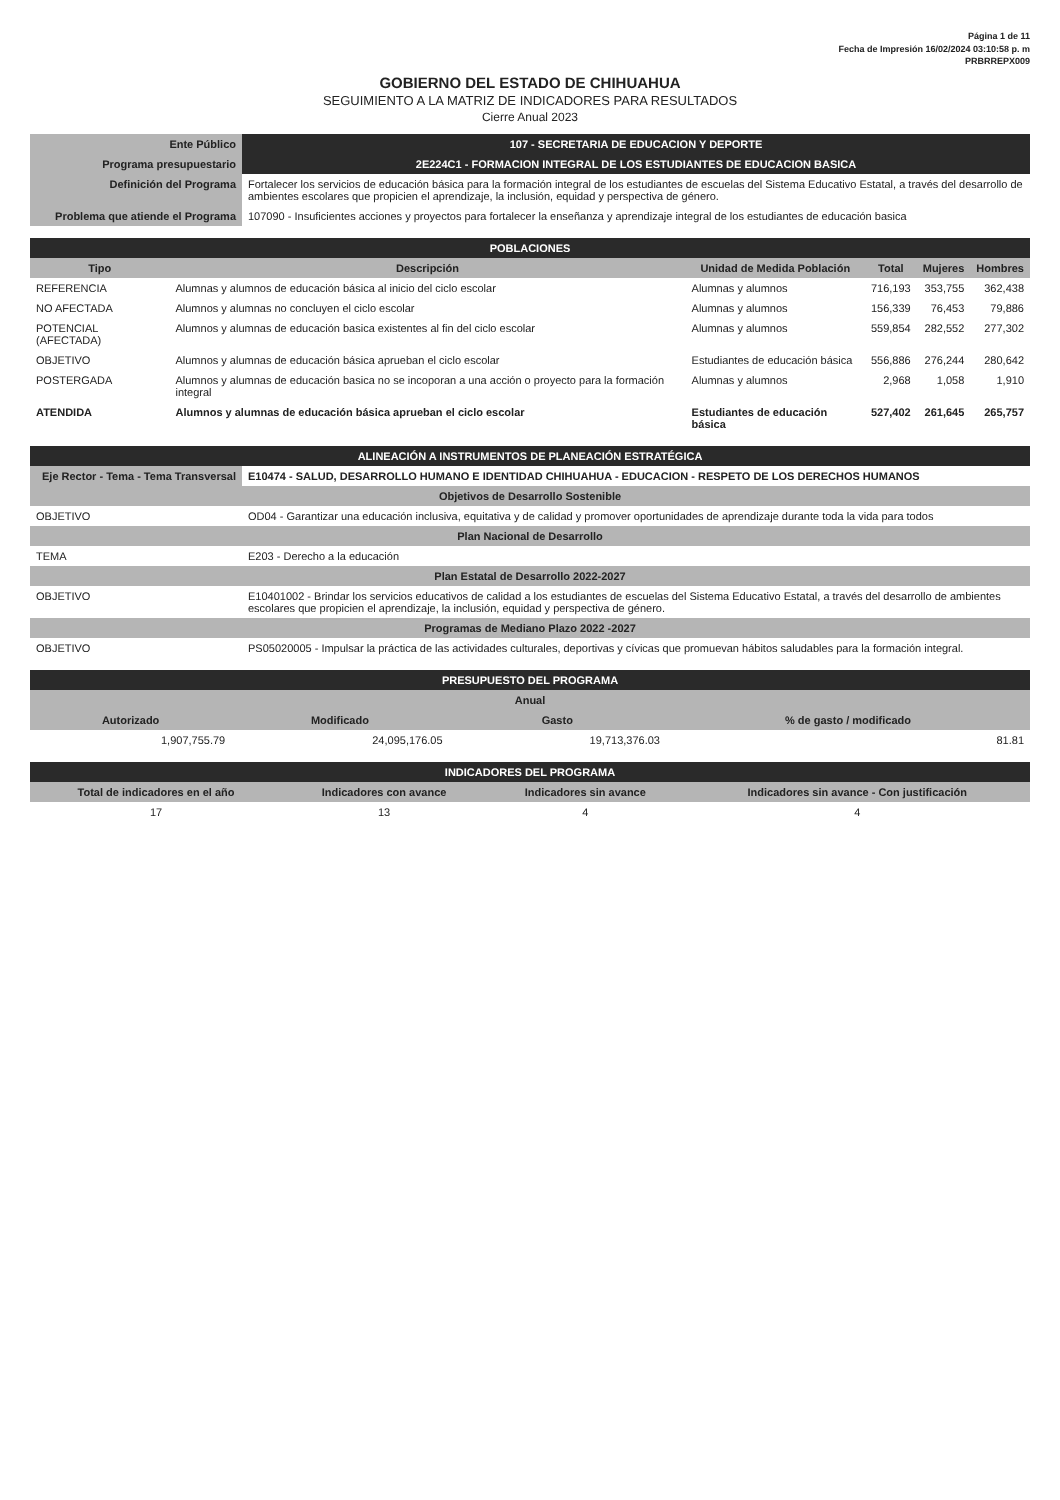Página 1 de 11
Fecha de Impresión 16/02/2024 03:10:58 p. m
PRBRREPX009
GOBIERNO DEL ESTADO DE CHIHUAHUA
SEGUIMIENTO A LA MATRIZ DE INDICADORES PARA RESULTADOS
Cierre Anual 2023
| Ente Público | 107 - SECRETARIA DE EDUCACION Y DEPORTE |
| Programa presupuestario | 2E224C1 - FORMACION INTEGRAL DE LOS ESTUDIANTES DE EDUCACION BASICA |
| Definición del Programa | Fortalecer los servicios de educación básica para la formación integral de los estudiantes de escuelas del Sistema Educativo Estatal, a través del desarrollo de ambientes escolares que propicien el aprendizaje, la inclusión, equidad y perspectiva de género. |
| Problema que atiende el Programa | 107090 - Insuficientes acciones y proyectos para fortalecer la enseñanza y aprendizaje integral de los estudiantes de educación basica |
| POBLACIONES | | | | | |
| Tipo | Descripción | Unidad de Medida Población | Total | Mujeres | Hombres |
| REFERENCIA | Alumnas y alumnos de educación básica al inicio del ciclo escolar | Alumnas y alumnos | 716,193 | 353,755 | 362,438 |
| NO AFECTADA | Alumnos y alumnas no concluyen el ciclo escolar | Alumnas y alumnos | 156,339 | 76,453 | 79,886 |
| POTENCIAL (AFECTADA) | Alumnos y alumnas de educación basica existentes al fin del ciclo escolar | Alumnas y alumnos | 559,854 | 282,552 | 277,302 |
| OBJETIVO | Alumnos y alumnas de educación básica aprueban el ciclo escolar | Estudiantes de educación básica | 556,886 | 276,244 | 280,642 |
| POSTERGADA | Alumnos y alumnas de educación basica no se incoporan a una acción o proyecto para la formación integral | Alumnas y alumnos | 2,968 | 1,058 | 1,910 |
| ATENDIDA | Alumnos y alumnas de educación básica aprueban el ciclo escolar | Estudiantes de educación básica | 527,402 | 261,645 | 265,757 |
| ALINEACIÓN A INSTRUMENTOS DE PLANEACIÓN ESTRATÉGICA | |
| Eje Rector - Tema - Tema Transversal | E10474 - SALUD, DESARROLLO HUMANO E IDENTIDAD CHIHUAHUA - EDUCACION - RESPETO DE LOS DERECHOS HUMANOS |
| Objetivos de Desarrollo Sostenible | |
| OBJETIVO | OD04 - Garantizar una educación inclusiva, equitativa y de calidad y promover oportunidades de aprendizaje durante toda la vida para todos |
| Plan Nacional de Desarrollo | |
| TEMA | E203 - Derecho a la educación |
| Plan Estatal de Desarrollo 2022-2027 | |
| OBJETIVO | E10401002 - Brindar los servicios educativos de calidad a los estudiantes de escuelas del Sistema Educativo Estatal, a través del desarrollo de ambientes escolares que propicien el aprendizaje, la inclusión, equidad y perspectiva de género. |
| Programas de Mediano Plazo 2022 -2027 | |
| OBJETIVO | PS05020005 - Impulsar la práctica de las actividades culturales, deportivas y cívicas que promuevan hábitos saludables para la formación integral. |
| PRESUPUESTO DEL PROGRAMA | | | |
| Anual | | | |
| Autorizado | Modificado | Gasto | % de gasto / modificado |
| 1,907,755.79 | 24,095,176.05 | 19,713,376.03 | 81.81 |
| INDICADORES DEL PROGRAMA | | | |
| Total de indicadores en el año | Indicadores con avance | Indicadores sin avance | Indicadores sin avance - Con justificación |
| 17 | 13 | 4 | 4 |